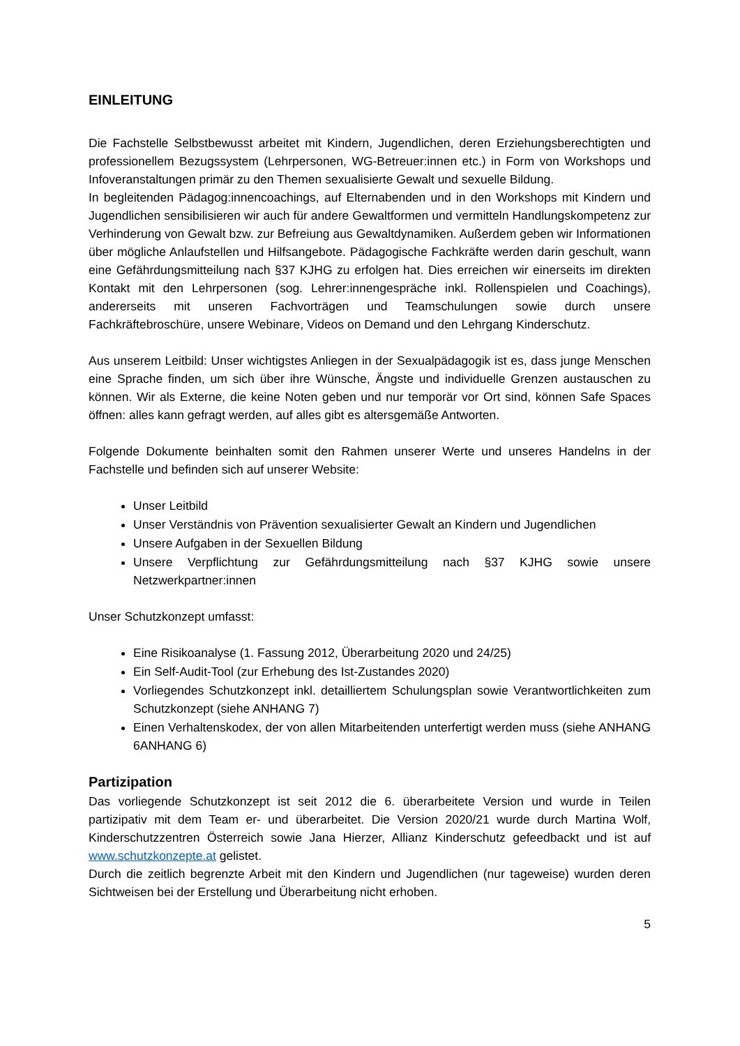EINLEITUNG
Die Fachstelle Selbstbewusst arbeitet mit Kindern, Jugendlichen, deren Erziehungsberechtigten und professionellem Bezugssystem (Lehrpersonen, WG-Betreuer:innen etc.) in Form von Workshops und Infoveranstaltungen primär zu den Themen sexualisierte Gewalt und sexuelle Bildung.
In begleitenden Pädagog:innencoachings, auf Elternabenden und in den Workshops mit Kindern und Jugendlichen sensibilisieren wir auch für andere Gewaltformen und vermitteln Handlungskompetenz zur Verhinderung von Gewalt bzw. zur Befreiung aus Gewaltdynamiken. Außerdem geben wir Informationen über mögliche Anlaufstellen und Hilfsangebote. Pädagogische Fachkräfte werden darin geschult, wann eine Gefährdungsmitteilung nach §37 KJHG zu erfolgen hat. Dies erreichen wir einerseits im direkten Kontakt mit den Lehrpersonen (sog. Lehrer:innengespräche inkl. Rollenspielen und Coachings), andererseits mit unseren Fachvorträgen und Teamschulungen sowie durch unsere Fachkräftebroschüre, unsere Webinare, Videos on Demand und den Lehrgang Kinderschutz.
Aus unserem Leitbild: Unser wichtigstes Anliegen in der Sexualpädagogik ist es, dass junge Menschen eine Sprache finden, um sich über ihre Wünsche, Ängste und individuelle Grenzen austauschen zu können. Wir als Externe, die keine Noten geben und nur temporär vor Ort sind, können Safe Spaces öffnen: alles kann gefragt werden, auf alles gibt es altersgemäße Antworten.
Folgende Dokumente beinhalten somit den Rahmen unserer Werte und unseres Handelns in der Fachstelle und befinden sich auf unserer Website:
Unser Leitbild
Unser Verständnis von Prävention sexualisierter Gewalt an Kindern und Jugendlichen
Unsere Aufgaben in der Sexuellen Bildung
Unsere Verpflichtung zur Gefährdungsmitteilung nach §37 KJHG sowie unsere Netzwerkpartner:innen
Unser Schutzkonzept umfasst:
Eine Risikoanalyse (1. Fassung 2012, Überarbeitung 2020 und 24/25)
Ein Self-Audit-Tool (zur Erhebung des Ist-Zustandes 2020)
Vorliegendes Schutzkonzept inkl. detailliertem Schulungsplan sowie Verantwortlichkeiten zum Schutzkonzept (siehe ANHANG 7)
Einen Verhaltenskodex, der von allen Mitarbeitenden unterfertigt werden muss (siehe ANHANG 6ANHANG 6)
Partizipation
Das vorliegende Schutzkonzept ist seit 2012 die 6. überarbeitete Version und wurde in Teilen partizipativ mit dem Team er- und überarbeitet. Die Version 2020/21 wurde durch Martina Wolf, Kinderschutzzentren Österreich sowie Jana Hierzer, Allianz Kinderschutz gefeedbackt und ist auf www.schutzkonzepte.at gelistet.
Durch die zeitlich begrenzte Arbeit mit den Kindern und Jugendlichen (nur tageweise) wurden deren Sichtweisen bei der Erstellung und Überarbeitung nicht erhoben.
5